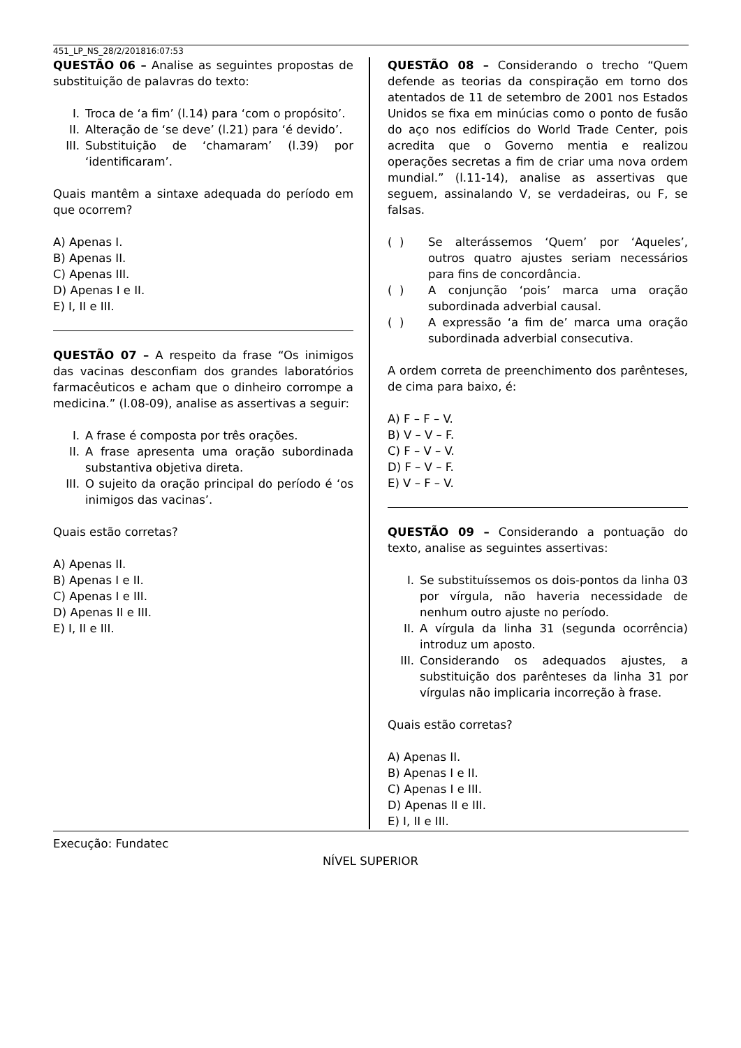451_LP_NS_28/2/201816:07:53
QUESTÃO 06 – Analise as seguintes propostas de substituição de palavras do texto:
I. Troca de ‘a fim’ (l.14) para ‘com o propósito’.
II. Alteração de ‘se deve’ (l.21) para ‘é devido’.
III. Substituição de ‘chamaram’ (l.39) por ‘identificaram’.
Quais mantêm a sintaxe adequada do período em que ocorrem?
A) Apenas I.
B) Apenas II.
C) Apenas III.
D) Apenas I e II.
E) I, II e III.
QUESTÃO 07 – A respeito da frase “Os inimigos das vacinas desconfiam dos grandes laboratórios farmacêuticos e acham que o dinheiro corrompe a medicina.” (l.08-09), analise as assertivas a seguir:
I. A frase é composta por três orações.
II. A frase apresenta uma oração subordinada substantiva objetiva direta.
III. O sujeito da oração principal do período é ‘os inimigos das vacinas’.
Quais estão corretas?
A) Apenas II.
B) Apenas I e II.
C) Apenas I e III.
D) Apenas II e III.
E) I, II e III.
QUESTÃO 08 – Considerando o trecho “Quem defende as teorias da conspiração em torno dos atentados de 11 de setembro de 2001 nos Estados Unidos se fixa em minúcias como o ponto de fusão do aço nos edifícios do World Trade Center, pois acredita que o Governo mentia e realizou operações secretas a fim de criar uma nova ordem mundial.” (l.11-14), analise as assertivas que seguem, assinalando V, se verdadeiras, ou F, se falsas.
( ) Se alterássemos ‘Quem’ por ‘Aqueles’, outros quatro ajustes seriam necessários para fins de concordância.
( ) A conjunção ‘pois’ marca uma oração subordinada adverbial causal.
( ) A expressão ‘a fim de’ marca uma oração subordinada adverbial consecutiva.
A ordem correta de preenchimento dos parênteses, de cima para baixo, é:
A) F – F – V.
B) V – V – F.
C) F – V – V.
D) F – V – F.
E) V – F – V.
QUESTÃO 09 – Considerando a pontuação do texto, analise as seguintes assertivas:
I. Se substituíssemos os dois-pontos da linha 03 por vírgula, não haveria necessidade de nenhum outro ajuste no período.
II. A vírgula da linha 31 (segunda ocorrência) introduz um aposto.
III. Considerando os adequados ajustes, a substituição dos parênteses da linha 31 por vírgulas não implicaria incorreção à frase.
Quais estão corretas?
A) Apenas II.
B) Apenas I e II.
C) Apenas I e III.
D) Apenas II e III.
E) I, II e III.
Execução: Fundatec
NÍVEL SUPERIOR